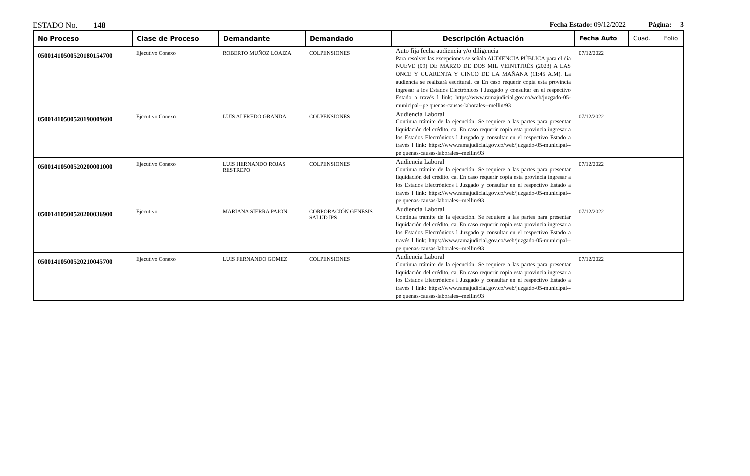ESTADO No. 148 Fecha Estado: 09/12/2022 Página: 3
| No Proceso | Clase de Proceso | Demandante | Demandado | Descripción Actuación | Fecha Auto | Cuad. Folio |
| --- | --- | --- | --- | --- | --- | --- |
| 05001410500520180154700 | Ejecutivo Conexo | ROBERTO MUÑOZ LOAIZA | COLPENSIONES | Auto fija fecha audiencia y/o diligencia Para resolver las excepciones se señala AUDIENCIA PÚBLICA para el día NUEVE (09) DE MARZO DE DOS MIL VEINTITRÉS (2023) A LAS ONCE Y CUARENTA Y CINCO DE LA MAÑANA (11:45 A.M). La audiencia se realizará escritural. ca En caso requerir copia esta provincia ingresar a los Estados Electrónicos l Juzgado y consultar en el respectivo Estado a través l link: https://www.ramajudicial.gov.co/web/juzgado-05-municipal--pe quenas-causas-laborales--mellin/93 | 07/12/2022 | |
| 05001410500520190009600 | Ejecutivo Conexo | LUIS ALFREDO GRANDA | COLPENSIONES | Audiencia Laboral Continua trámite de la ejecución. Se requiere a las partes para presentar liquidación del crédito. ca. En caso requerir copia esta provincia ingresar a los Estados Electrónicos l Juzgado y consultar en el respectivo Estado a través l link: https://www.ramajudicial.gov.co/web/juzgado-05-municipal--pe quenas-causas-laborales--mellin/93 | 07/12/2022 | |
| 05001410500520200001000 | Ejecutivo Conexo | LUIS HERNANDO ROJAS RESTREPO | COLPENSIONES | Audiencia Laboral Continua trámite de la ejecución. Se requiere a las partes para presentar liquidación del crédito. ca. En caso requerir copia esta provincia ingresar a los Estados Electrónicos l Juzgado y consultar en el respectivo Estado a través l link: https://www.ramajudicial.gov.co/web/juzgado-05-municipal--pe quenas-causas-laborales--mellin/93 | 07/12/2022 | |
| 05001410500520200036900 | Ejecutivo | MARIANA SIERRA PAJON | CORPORACIÓN GENESIS SALUD IPS | Audiencia Laboral Continua trámite de la ejecución. Se requiere a las partes para presentar liquidación del crédito. ca. En caso requerir copia esta provincia ingresar a los Estados Electrónicos l Juzgado y consultar en el respectivo Estado a través l link: https://www.ramajudicial.gov.co/web/juzgado-05-municipal--pe quenas-causas-laborales--mellin/93 | 07/12/2022 | |
| 05001410500520210045700 | Ejecutivo Conexo | LUIS FERNANDO GOMEZ | COLPENSIONES | Audiencia Laboral Continua trámite de la ejecución. Se requiere a las partes para presentar liquidación del crédito. ca. En caso requerir copia esta provincia ingresar a los Estados Electrónicos l Juzgado y consultar en el respectivo Estado a través l link: https://www.ramajudicial.gov.co/web/juzgado-05-municipal--pe quenas-causas-laborales--mellin/93 | 07/12/2022 | |